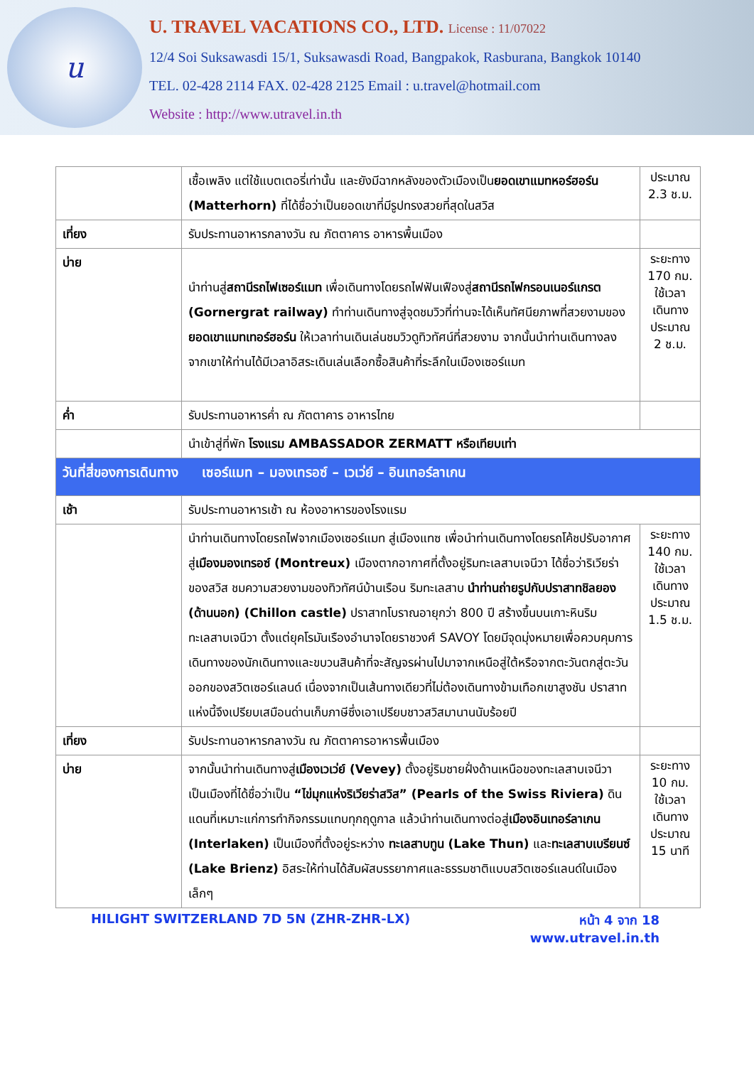u
U. TRAVEL VACATIONS CO., LTD. License : 11/07022
12/4 Soi Suksawasdi 15/1, Suksawasdi Road, Bangpakok, Rasburana, Bangkok 10140
TEL. 02-428 2114 FAX. 02-428 2125 Email : u.travel@hotmail.com
Website : http://www.utravel.in.th
| | เชื้อเพลิง แต่ใช้แบตเตอรี่เท่านั้น และยังมีฉากหลังของตัวเมืองเป็น ยอดเขาแมทหอร์ฮอร์น (Matterhorn) ที่ได้ชื่อว่าเป็นยอดเขาที่มีรูปทรงสวยที่สุดในสวิส | ประมาณ 2.3 ช.ม. |
| เที่ยง | รับประทานอาหารกลางวัน ณ ภัตตาคาร อาหารพื้นเมือง | |
| บ่าย | นำท่านสู่ สถานีรถไฟเซอร์แมท เพื่อเดินทางโดยรถไฟฟันเฟืองสู่ สถานีรถไฟกรอนเนอร์แกรต (Gornergrat railway) ทำท่านเดินทางสู่จุดชมวิวที่ท่านจะได้เห็นทัศนียภาพที่สวยงามของ ยอดเขาแมทเทอร์ฮอร์น ให้เวลาท่านเดินเล่นชมวิวดูทิวทัศน์ที่สวยงาม จากนั้นนำท่านเดินทางลงจากเขาให้ท่านได้มีเวลาอิสระเดินเล่นเลือกซื้อสินค้าที่ระลึกในเมืองเซอร์แมท | ระยะทาง 170 กม. ใช้เวลาเดินทางประมาณ 2 ช.ม. |
| ค่ำ | รับประทานอาหารค่ำ ณ ภัตตาคาร อาหารไทย | |
| | นำเข้าสู่ที่พัก โรงแรม AMBASSADOR ZERMATT หรือเทียบเท่า | |
| วันที่สี่ของการเดินทาง เซอร์แมท – มองเทรอซ์ – เวเว่ย์ – อินเทอร์ลาเกน | | |
| เช้า | รับประทานอาหารเช้า ณ ห้องอาหารของโรงแรม | |
| | นำท่านเดินทางโดยรถไฟจากเมืองเซอร์แมท สู่เมืองแทซ เพื่อนำท่านเดินทางโดยรถโค้ชปรับอากาศสู่ เมืองมองเทรอซ์ (Montreux) เมืองตากอากาศที่ตั้งอยู่ริมทะเลสาบเจนีวา ได้ชื่อว่าริเวียร่าของสวิส ชมความสวยงามของทิวทัศน์บ้านเรือน ริมทะเลสาบ นำท่านถ่ายรูปกับปราสาทชิลยอง (ด้านนอก) (Chillon castle) ปราสาทโบราณอายุกว่า 800 ปี สร้างขึ้นบนเกาะหินริมทะเลสาบเจนีวา ตั้งแต่ยุคโรมันเรืองอำนาจโดยราชวงศ์ SAVOY โดยมีจุดมุ่งหมายเพื่อควบคุมการเดินทางของนักเดินทางและขบวนสินค้าที่จะสัญจรผ่านไปมาจากเหนือสู่ใต้หรือจากตะวันตกสู่ตะวันออกของสวิตเซอร์แลนด์ เนื่องจากเป็นเส้นทางเดียวที่ไม่ต้องเดินทางข้ามเทือกเขาสูงชัน ปราสาทแห่งนี้จึงเปรียบเสมือนด่านเก็บภาษีซึ่งเอาเปรียบชาวสวิสมานานนับร้อยปี | ระยะทาง 140 กม. ใช้เวลาเดินทางประมาณ 1.5 ช.ม. |
| เที่ยง | รับประทานอาหารกลางวัน ณ ภัตตาคารอาหารพื้นเมือง | |
| บ่าย | จากนั้นนำท่านเดินทางสู่ เมืองเวเว่ย์ (Vevey) ตั้งอยู่ริมชายฝั่งด้านเหนือของทะเลสาบเจนีวา เป็นเมืองที่ได้ชื่อว่าเป็น “ไข่มุกแห่งริเวียร่าสวิส” (Pearls of the Swiss Riviera) ดินแดนที่เหมาะแก่การทำกิจกรรมแทบทุกฤดูกาล แล้วนำท่านเดินทางต่อสู่ เมืองอินเทอร์ลาเกน (Interlaken) เป็นเมืองที่ตั้งอยู่ระหว่าง ทะเลสาบทูน (Lake Thun) และ ทะเลสาบเบรียนซ์ (Lake Brienz) อิสระให้ท่านได้สัมผัสบรรยากาศและธรรมชาติแบบสวิตเซอร์แลนด์ในเมืองเล็กๆ | ระยะทาง 10 กม. ใช้เวลาเดินทางประมาณ 15 นาที |
HILIGHT SWITZERLAND 7D 5N (ZHR-ZHR-LX)
หน้า 4 จาก 18
www.utravel.in.th